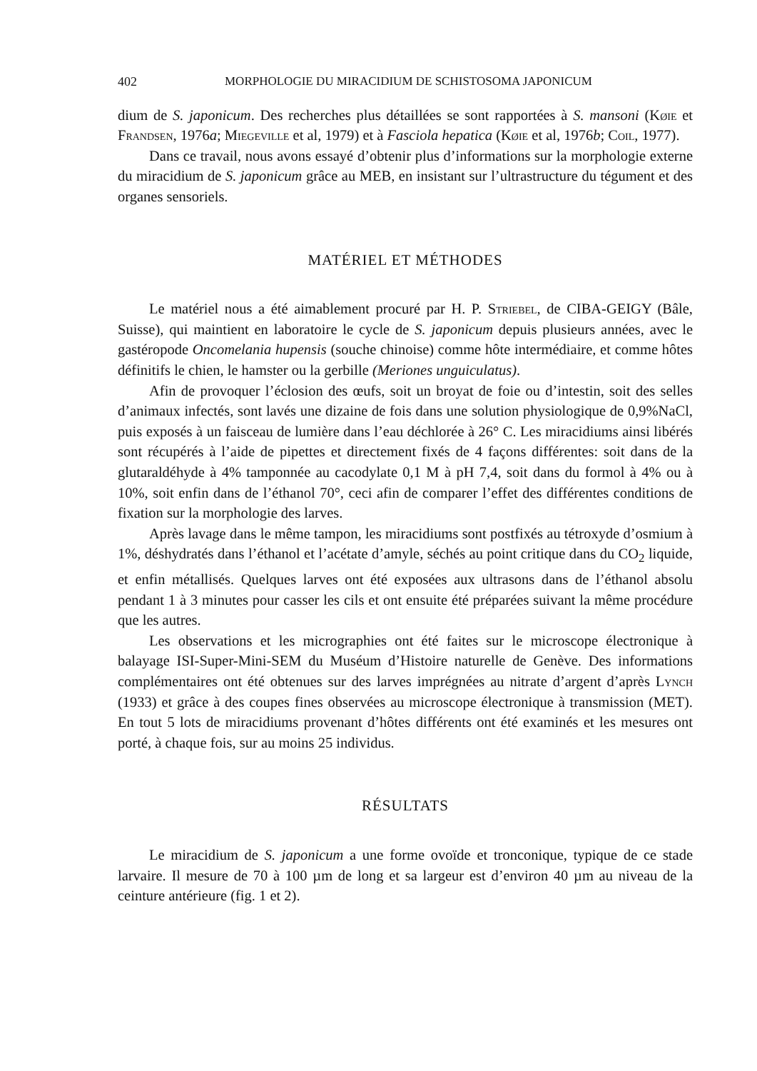402 MORPHOLOGIE DU MIRACIDIUM DE SCHISTOSOMA JAPONICUM
dium de S. japonicum. Des recherches plus détaillées se sont rapportées à S. mansoni (Køie et Frandsen, 1976a; Miegeville et al, 1979) et à Fasciola hepatica (Køie et al, 1976b; Coil, 1977).
Dans ce travail, nous avons essayé d’obtenir plus d’informations sur la morphologie externe du miracidium de S. japonicum grâce au MEB, en insistant sur l’ultrastructure du tégument et des organes sensoriels.
MATÉRIEL ET MÉTHODES
Le matériel nous a été aimablement procuré par H. P. Striebel, de CIBA-GEIGY (Bâle, Suisse), qui maintient en laboratoire le cycle de S. japonicum depuis plusieurs années, avec le gastéropode Oncomelania hupensis (souche chinoise) comme hôte intermédiaire, et comme hôtes définitifs le chien, le hamster ou la gerbille (Meriones unguiculatus).
Afin de provoquer l’éclosion des œufs, soit un broyat de foie ou d’intestin, soit des selles d’animaux infectés, sont lavés une dizaine de fois dans une solution physiologique de 0,9%NaCl, puis exposés à un faisceau de lumière dans l’eau déchlorée à 26° C. Les miracidiums ainsi libérés sont récupérés à l’aide de pipettes et directement fixés de 4 façons différentes: soit dans de la glutaraldéhyde à 4% tamponnée au cacodylate 0,1 M à pH 7,4, soit dans du formol à 4% ou à 10%, soit enfin dans de l’éthanol 70°, ceci afin de comparer l’effet des différentes conditions de fixation sur la morphologie des larves.
Après lavage dans le même tampon, les miracidiums sont postfixés au tétroxyde d’osmium à 1%, déshydratés dans l’éthanol et l’acétate d’amyle, séchés au point critique dans du CO<sub>2</sub> liquide, et enfin métallisés. Quelques larves ont été exposées aux ultrasons dans de l’éthanol absolu pendant 1 à 3 minutes pour casser les cils et ont ensuite été préparées suivant la même procédure que les autres.
Les observations et les micrographies ont été faites sur le microscope électronique à balayage ISI-Super-Mini-SEM du Muséum d’Histoire naturelle de Genève. Des informations complémentaires ont été obtenues sur des larves imprégnées au nitrate d’argent d’après Lynch (1933) et grâce à des coupes fines observées au microscope électronique à transmission (MET). En tout 5 lots de miracidiums provenant d’hôtes différents ont été examinés et les mesures ont porté, à chaque fois, sur au moins 25 individus.
RÉSULTATS
Le miracidium de S. japonicum a une forme ovoïde et tronconique, typique de ce stade larvaire. Il mesure de 70 à 100 µm de long et sa largeur est d’environ 40 µm au niveau de la ceinture antérieure (fig. 1 et 2).